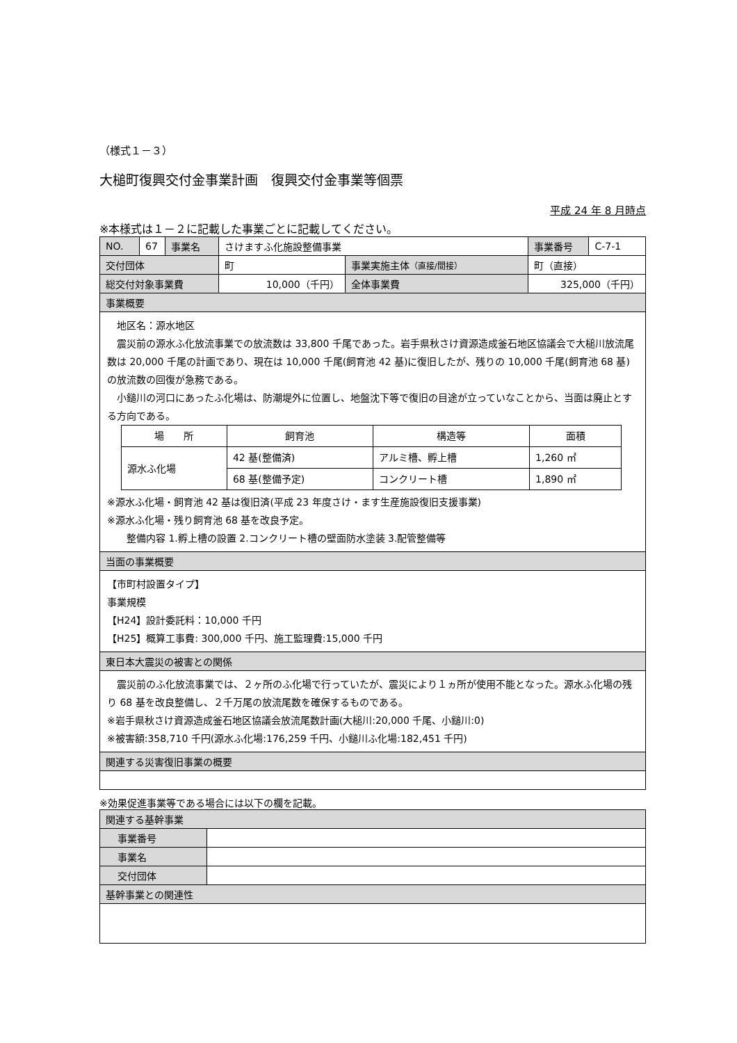（様式１－３）
大槌町復興交付金事業計画　復興交付金事業等個票
平成 24 年 8 月時点
※本様式は１－２に記載した事業ごとに記載してください。
| NO. | 67 | 事業名 | さけますふ化施設整備事業 | | 事業番号 | C-7-1 |
| 交付団体 | | | 町 | 事業実施主体 （直接/間接） | 町（直接） | |
| 総交付対象事業費 | | | 10,000（千円） | 全体事業費 | 325,000（千円） | |
| 事業概要 | | | | | | |
| 地区名：源水地区 震災前の源水ふ化放流事業での放流数は 33,800 千尾であった。岩手県秋さけ資源造成釜石地区協議会で大槌川放流尾数は 20,000 千尾の計画であり、現在は 10,000 千尾(飼育池 42 基)に復旧したが、残りの 10,000 千尾(飼育池 68 基)の放流数の回復が急務である。 小鎚川の河口にあったふ化場は、防潮堤外に位置し、地盤沈下等で復旧の目途が立っていなことから、当面は廃止とする方向である。 / 場 所 / 飼育池 / 構造等 / 面積 / / --- / --- / --- / --- / / 源水ふ化場 / 42 基(整備済) / アルミ槽、孵上槽 / 1,260 ㎡ / / / 68 基(整備予定) / コンクリート槽 / 1,890 ㎡ / ※源水ふ化場・飼育池 42 基は復旧済(平成 23 年度さけ・ます生産施設復旧支援事業) ※源水ふ化場・残り飼育池 68 基を改良予定。 整備内容 1.孵上槽の設置 2.コンクリート槽の壁面防水塗装 3.配管整備等 | | | | | | |
| 当面の事業概要 | | | | | | |
| 【市町村設置タイプ】 事業規模 【H24】設計委託料：10,000 千円 【H25】概算工事費: 300,000 千円、施工監理費:15,000 千円 | | | | | | |
| 東日本大震災の被害との関係 | | | | | | |
| 震災前のふ化放流事業では、２ヶ所のふ化場で行っていたが、震災により１ヵ所が使用不能となった。源水ふ化場の残り 68 基を改良整備し、２千万尾の放流尾数を確保するものである。 ※岩手県秋さけ資源造成釜石地区協議会放流尾数計画(大槌川:20,000 千尾、小鎚川:0) ※被害額:358,710 千円(源水ふ化場:176,259 千円、小鎚川ふ化場:182,451 千円) | | | | | | |
| 関連する災害復旧事業の概要 | | | | | | |
※効果促進事業等である場合には以下の欄を記載。
| 関連する基幹事業 | |
| 事業番号 | |
| 事業名 | |
| 交付団体 | |
| 基幹事業との関連性 | |